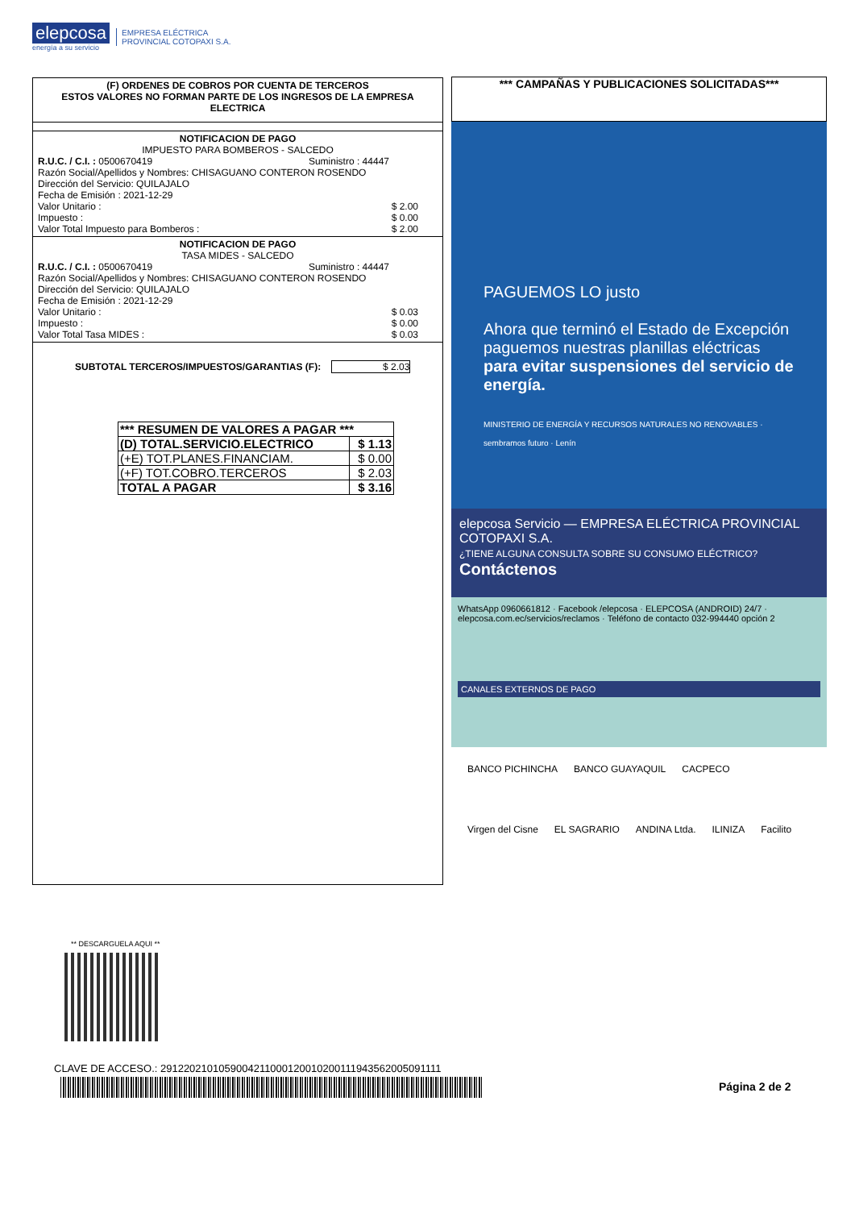elepcosa
energía a su servicio
EMPRESA ELÉCTRICA
PROVINCIAL COTOPAXI S.A.
(F) ORDENES DE COBROS POR CUENTA DE TERCEROS
ESTOS VALORES NO FORMAN PARTE DE LOS INGRESOS DE LA EMPRESA ELECTRICA
NOTIFICACION DE PAGO
IMPUESTO PARA BOMBEROS - SALCEDO
R.U.C. / C.I. : 0500670419 Suministro : 44447
Razón Social/Apellidos y Nombres: CHISAGUANO CONTERON ROSENDO
Dirección del Servicio: QUILAJALO
Fecha de Emisión : 2021-12-29
Valor Unitario : $ 2.00
Impuesto : $ 0.00
Valor Total Impuesto para Bomberos : $ 2.00
NOTIFICACION DE PAGO
TASA MIDES - SALCEDO
R.U.C. / C.I. : 0500670419 Suministro : 44447
Razón Social/Apellidos y Nombres: CHISAGUANO CONTERON ROSENDO
Dirección del Servicio: QUILAJALO
Fecha de Emisión : 2021-12-29
Valor Unitario : $ 0.03
Impuesto : $ 0.00
Valor Total Tasa MIDES : $ 0.03
SUBTOTAL TERCEROS/IMPUESTOS/GARANTIAS (F): $ 2.03
| *** RESUMEN DE VALORES A PAGAR *** | |
| --- | --- |
| (D) TOTAL.SERVICIO.ELECTRICO | $ 1.13 |
| (+E) TOT.PLANES.FINANCIAM. | $ 0.00 |
| (+F) TOT.COBRO.TERCEROS | $ 2.03 |
| TOTAL A PAGAR | $ 3.16 |
*** CAMPAÑAS Y PUBLICACIONES SOLICITADAS***
PAGUEMOS LO justo
Ahora que terminó el Estado de Excepción paguemos nuestras planillas eléctricas para evitar suspensiones del servicio de energía.
MINISTERIO DE ENERGÍA Y RECURSOS NATURALES NO RENOVABLES · sembramos futuro · Lenín
elepcosa Servicio — EMPRESA ELÉCTRICA PROVINCIAL COTOPAXI S.A.
¿TIENE ALGUNA CONSULTA SOBRE SU CONSUMO ELÉCTRICO? Contáctenos
WhatsApp 0960661812 · Facebook /elepcosa · ELEPCOSA (ANDROID) 24/7 · elepcosa.com.ec/servicios/reclamos · Teléfono de contacto 032-994440 opción 2
CANALES EXTERNOS DE PAGO
BANCO PICHINCHA BANCO GUAYAQUIL CACPECO Virgen del Cisne EL SAGRARIO ANDINA Ltda. ILINIZA Facilito
** DESCARGUELA AQUI **
CLAVE DE ACCESO.: 2912202101059004211000120010200111943562005091111
Página 2 de 2